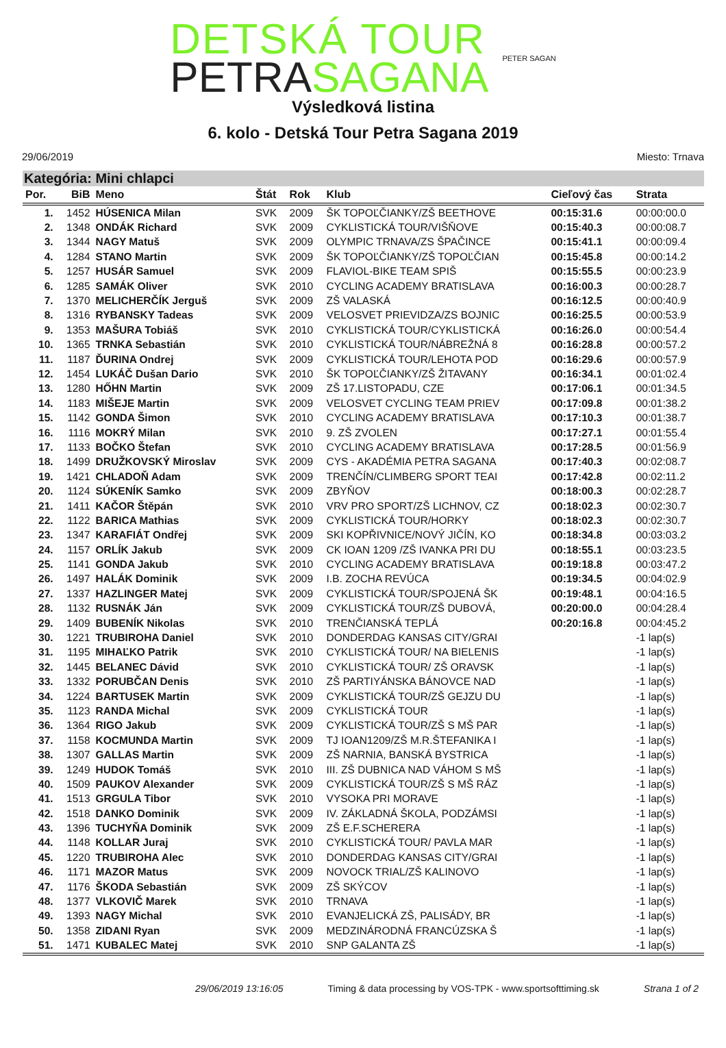DETSKÁ TOUR
PETRASAGANA
PETER SAGAN
Výsledková listina
6. kolo - Detská Tour Petra Sagana 2019
29/06/2019 Miesto: Trnava
| Kategória: Mini chlapci | | | | | | | |
| --- | --- | --- | --- | --- | --- | --- | --- |
| Por. | BiB | Meno | Štát | Rok | Klub | Cieľový čas | Strata |
| 1. | 1452 | HÚSENICA Milan | SVK | 2009 | ŠK TOPOĽČIANKY/ZŠ BEETHOVE | 00:15:31.6 | 00:00:00.0 |
| 2. | 1348 | ONDÁK Richard | SVK | 2009 | CYKLISTICKÁ TOUR/VIŠŇOVE | 00:15:40.3 | 00:00:08.7 |
| 3. | 1344 | NAGY Matuš | SVK | 2009 | OLYMPIC TRNAVA/ZS ŠPAČINCE | 00:15:41.1 | 00:00:09.4 |
| 4. | 1284 | STANO Martin | SVK | 2009 | ŠK TOPOĽČIANKY/ZŠ TOPOĽČIAN | 00:15:45.8 | 00:00:14.2 |
| 5. | 1257 | HUSÁR Samuel | SVK | 2009 | FLAVIOL-BIKE TEAM SPIŠ | 00:15:55.5 | 00:00:23.9 |
| 6. | 1285 | SAMÁK Oliver | SVK | 2010 | CYCLING ACADEMY BRATISLAVA | 00:16:00.3 | 00:00:28.7 |
| 7. | 1370 | MELICHERČÍK Jerguš | SVK | 2009 | ZŠ VALASKÁ | 00:16:12.5 | 00:00:40.9 |
| 8. | 1316 | RYBANSKY Tadeas | SVK | 2009 | VELOSVET PRIEVIDZA/ZS BOJNIC | 00:16:25.5 | 00:00:53.9 |
| 9. | 1353 | MAŠURA Tobiáš | SVK | 2010 | CYKLISTICKÁ TOUR/CYKLISTICKÁ | 00:16:26.0 | 00:00:54.4 |
| 10. | 1365 | TRNKA Sebastián | SVK | 2010 | CYKLISTICKÁ TOUR/NÁBREŽNÁ 8 | 00:16:28.8 | 00:00:57.2 |
| 11. | 1187 | ĎURINA Ondrej | SVK | 2009 | CYKLISTICKÁ TOUR/LEHOTA POD | 00:16:29.6 | 00:00:57.9 |
| 12. | 1454 | LUKÁČ Dušan Dario | SVK | 2010 | ŠK TOPOĽČIANKY/ZŠ ŽITAVANY | 00:16:34.1 | 00:01:02.4 |
| 13. | 1280 | HŐHN Martin | SVK | 2009 | ZŠ 17.LISTOPADU, CZE | 00:17:06.1 | 00:01:34.5 |
| 14. | 1183 | MIŠEJE Martin | SVK | 2009 | VELOSVET CYCLING TEAM PRIEV | 00:17:09.8 | 00:01:38.2 |
| 15. | 1142 | GONDA Šimon | SVK | 2010 | CYCLING ACADEMY BRATISLAVA | 00:17:10.3 | 00:01:38.7 |
| 16. | 1116 | MOKRÝ Milan | SVK | 2010 | 9. ZŠ ZVOLEN | 00:17:27.1 | 00:01:55.4 |
| 17. | 1133 | BOČKO Štefan | SVK | 2010 | CYCLING ACADEMY BRATISLAVA | 00:17:28.5 | 00:01:56.9 |
| 18. | 1499 | DRUŽKOVSKÝ Miroslav | SVK | 2009 | CYS - AKADÉMIA PETRA SAGANA | 00:17:40.3 | 00:02:08.7 |
| 19. | 1421 | CHLADOŇ Adam | SVK | 2009 | TRENČÍN/CLIMBERG SPORT TEAI | 00:17:42.8 | 00:02:11.2 |
| 20. | 1124 | SÚKENÍK Samko | SVK | 2009 | ZBYŇOV | 00:18:00.3 | 00:02:28.7 |
| 21. | 1411 | KAČOR Štěpán | SVK | 2010 | VRV PRO SPORT/ZŠ LICHNOV, CZ | 00:18:02.3 | 00:02:30.7 |
| 22. | 1122 | BARICA Mathias | SVK | 2009 | CYKLISTICKÁ TOUR/HORKY | 00:18:02.3 | 00:02:30.7 |
| 23. | 1347 | KARAFIÁT Ondřej | SVK | 2009 | SKI KOPŘIVNICE/NOVÝ JIČÍN, KO | 00:18:34.8 | 00:03:03.2 |
| 24. | 1157 | ORLÍK Jakub | SVK | 2009 | CK IOAN 1209 /ZŠ IVANKA PRI DU | 00:18:55.1 | 00:03:23.5 |
| 25. | 1141 | GONDA Jakub | SVK | 2010 | CYCLING ACADEMY BRATISLAVA | 00:19:18.8 | 00:03:47.2 |
| 26. | 1497 | HALÁK Dominik | SVK | 2009 | I.B. ZOCHA REVÚCA | 00:19:34.5 | 00:04:02.9 |
| 27. | 1337 | HAZLINGER Matej | SVK | 2009 | CYKLISTICKÁ TOUR/SPOJENÁ ŠK | 00:19:48.1 | 00:04:16.5 |
| 28. | 1132 | RUSNÁK Ján | SVK | 2009 | CYKLISTICKÁ TOUR/ZŠ DUBOVÁ, | 00:20:00.0 | 00:04:28.4 |
| 29. | 1409 | BUBENÍK Nikolas | SVK | 2010 | TRENČIANSKÁ TEPLÁ | 00:20:16.8 | 00:04:45.2 |
| 30. | 1221 | TRUBIROHA Daniel | SVK | 2010 | DONDERDAG KANSAS CITY/GRAI | | -1 lap(s) |
| 31. | 1195 | MIHAĽKO Patrik | SVK | 2010 | CYKLISTICKÁ TOUR/ NA BIELENIS | | -1 lap(s) |
| 32. | 1445 | BELANEC Dávid | SVK | 2010 | CYKLISTICKÁ TOUR/ ZŠ ORAVSK | | -1 lap(s) |
| 33. | 1332 | PORUBČAN Denis | SVK | 2010 | ZŠ PARTIYÁNSKA BÁNOVCE NAD | | -1 lap(s) |
| 34. | 1224 | BARTUSEK Martin | SVK | 2009 | CYKLISTICKÁ TOUR/ZŠ GEJZU DU | | -1 lap(s) |
| 35. | 1123 | RANDA Michal | SVK | 2009 | CYKLISTICKÁ TOUR | | -1 lap(s) |
| 36. | 1364 | RIGO Jakub | SVK | 2009 | CYKLISTICKÁ TOUR/ZŠ S MŠ PAR | | -1 lap(s) |
| 37. | 1158 | KOCMUNDA Martin | SVK | 2009 | TJ IOAN1209/ZŠ M.R.ŠTEFANIKA I | | -1 lap(s) |
| 38. | 1307 | GALLAS Martin | SVK | 2009 | ZŠ NARNIA, BANSKÁ BYSTRICA | | -1 lap(s) |
| 39. | 1249 | HUDOK Tomáš | SVK | 2010 | III. ZŠ DUBNICA NAD VÁHOM S MŠ | | -1 lap(s) |
| 40. | 1509 | PAUKOV Alexander | SVK | 2009 | CYKLISTICKÁ TOUR/ZŠ S MŠ RÁZ | | -1 lap(s) |
| 41. | 1513 | GRGULA Tibor | SVK | 2010 | VYSOKA PRI MORAVE | | -1 lap(s) |
| 42. | 1518 | DANKO Dominik | SVK | 2009 | IV. ZÁKLADNÁ ŠKOLA, PODZÁMSI | | -1 lap(s) |
| 43. | 1396 | TUCHYŇA Dominik | SVK | 2009 | ZŠ E.F.SCHERERA | | -1 lap(s) |
| 44. | 1148 | KOLLAR Juraj | SVK | 2010 | CYKLISTICKÁ TOUR/ PAVLA MAR | | -1 lap(s) |
| 45. | 1220 | TRUBIROHA Alec | SVK | 2010 | DONDERDAG KANSAS CITY/GRAI | | -1 lap(s) |
| 46. | 1171 | MAZOR Matus | SVK | 2009 | NOVOCK TRIAL/ZŠ KALINOVO | | -1 lap(s) |
| 47. | 1176 | ŠKODA Sebastián | SVK | 2009 | ZŠ SKÝCOV | | -1 lap(s) |
| 48. | 1377 | VLKOVIČ Marek | SVK | 2010 | TRNAVA | | -1 lap(s) |
| 49. | 1393 | NAGY Michal | SVK | 2010 | EVANJELICKÁ ZŠ, PALISÁDY, BR | | -1 lap(s) |
| 50. | 1358 | ZIDANI Ryan | SVK | 2009 | MEDZINÁRODNÁ FRANCÚZSKA Š | | -1 lap(s) |
| 51. | 1471 | KUBALEC Matej | SVK | 2010 | SNP GALANTA ZŠ | | -1 lap(s) |
29/06/2019 13:16:05 Timing & data processing by VOS-TPK - www.sportsofttiming.sk Strana 1 of 2